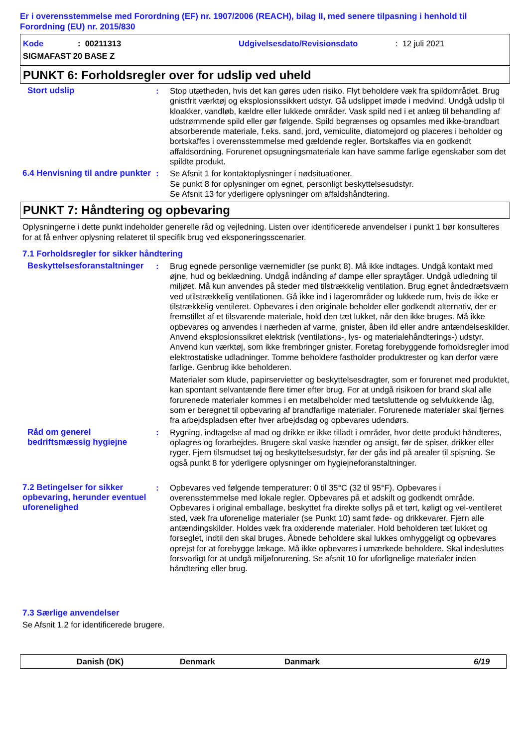Er i overensstemmelse med Forordning (EF) nr. 1907/2006 (REACH), bilag II, med senere tilpasning i henhold til Forordning (EU) nr. 2015/830
Kode: 00211313 Udgivelsesdato/Revisionsdato: 12 juli 2021
SIGMAFAST 20 BASE Z
PUNKT 6: Forholdsregler over for udslip ved uheld
Stort udslip : Stop utætheden, hvis det kan gøres uden risiko. Flyt beholdere væk fra spildområdet. Brug gnistfrit værktøj og eksplosionssikkert udstyr. Gå udslippet imøde i medvind. Undgå udslip til kloakker, vandløb, kældre eller lukkede områder. Vask spild ned i et anlæg til behandling af udstrømmende spild eller gør følgende. Spild begrænses og opsamles med ikke-brandbart absorberende materiale, f.eks. sand, jord, vemiculite, diatomejord og placeres i beholder og bortskaffes i overensstemmelse med gældende regler. Bortskaffes via en godkendt affaldsordning. Forurenet opsugningsmateriale kan have samme farlige egenskaber som det spildte produkt.
6.4 Henvisning til andre punkter
: Se Afsnit 1 for kontaktoplysninger i nødsituationer.
Se punkt 8 for oplysninger om egnet, personligt beskyttelsesudstyr.
Se Afsnit 13 for yderligere oplysninger om affaldshåndtering.
PUNKT 7: Håndtering og opbevaring
Oplysningerne i dette punkt indeholder generelle råd og vejledning. Listen over identificerede anvendelser i punkt 1 bør konsulteres for at få enhver oplysning relateret til specifik brug ved eksponeringsscenarier.
7.1 Forholdsregler for sikker håndtering
Beskyttelsesforanstaltninger
: Brug egnede personlige værnemidler (se punkt 8). Må ikke indtages. Undgå kontakt med øjne, hud og beklædning. Undgå indånding af dampe eller spraytåger. Undgå udledning til miljøet. Må kun anvendes på steder med tilstrækkelig ventilation. Brug egnet åndedrætsværn ved utilstrækkelig ventilationen. Gå ikke ind i lagerområder og lukkede rum, hvis de ikke er tilstrækkelig ventileret. Opbevares i den originale beholder eller godkendt alternativ, der er fremstillet af et tilsvarende materiale, hold den tæt lukket, når den ikke bruges. Må ikke opbevares og anvendes i nærheden af varme, gnister, åben ild eller andre antændelseskilder. Anvend eksplosionssikret elektrisk (ventilations-, lys- og materialehåndterings-) udstyr. Anvend kun værktøj, som ikke frembringer gnister. Foretag forebyggende forholdsregler imod elektrostatiske udladninger. Tomme beholdere fastholder produktrester og kan derfor være farlige. Genbrug ikke beholderen.
Materialer som klude, papirservietter og beskyttelsesdragter, som er forurenet med produktet, kan spontant selvantænde flere timer efter brug. For at undgå risikoen for brand skal alle forurenede materialer kommes i en metalbeholder med tætsluttende og selvlukkende låg, som er beregnet til opbevaring af brandfarlige materialer. Forurenede materialer skal fjernes fra arbejdspladsen efter hver arbejdsdag og opbevares udendørs.
Råd om generel bedriftsmæssig hygiejne
: Rygning, indtagelse af mad og drikke er ikke tilladt i områder, hvor dette produkt håndteres, oplagres og forarbejdes. Brugere skal vaske hænder og ansigt, før de spiser, drikker eller ryger. Fjern tilsmudset tøj og beskyttelsesudstyr, før der gås ind på arealer til spisning. Se også punkt 8 for yderligere oplysninger om hygiejneforanstaltninger.
7.2 Betingelser for sikker opbevaring, herunder eventuel uforenelighed
: Opbevares ved følgende temperaturer: 0 til 35°C (32 til 95°F). Opbevares i overensstemmelse med lokale regler. Opbevares på et adskilt og godkendt område. Opbevares i original emballage, beskyttet fra direkte sollys på et tørt, køligt og vel-ventileret sted, væk fra uforenelige materialer (se Punkt 10) samt føde- og drikkevarer. Fjern alle antændingskilder. Holdes væk fra oxiderende materialer. Hold beholderen tæt lukket og forseglet, indtil den skal bruges. Åbnede beholdere skal lukkes omhyggeligt og opbevares oprejst for at forebygge lækage. Må ikke opbevares i umærkede beholdere. Skal indesluttes forsvarligt for at undgå miljøforurening. Se afsnit 10 for uforlignelige materialer inden håndtering eller brug.
7.3 Særlige anvendelser
Se Afsnit 1.2 for identificerede brugere.
Danish (DK) Denmark Danmark 6/19